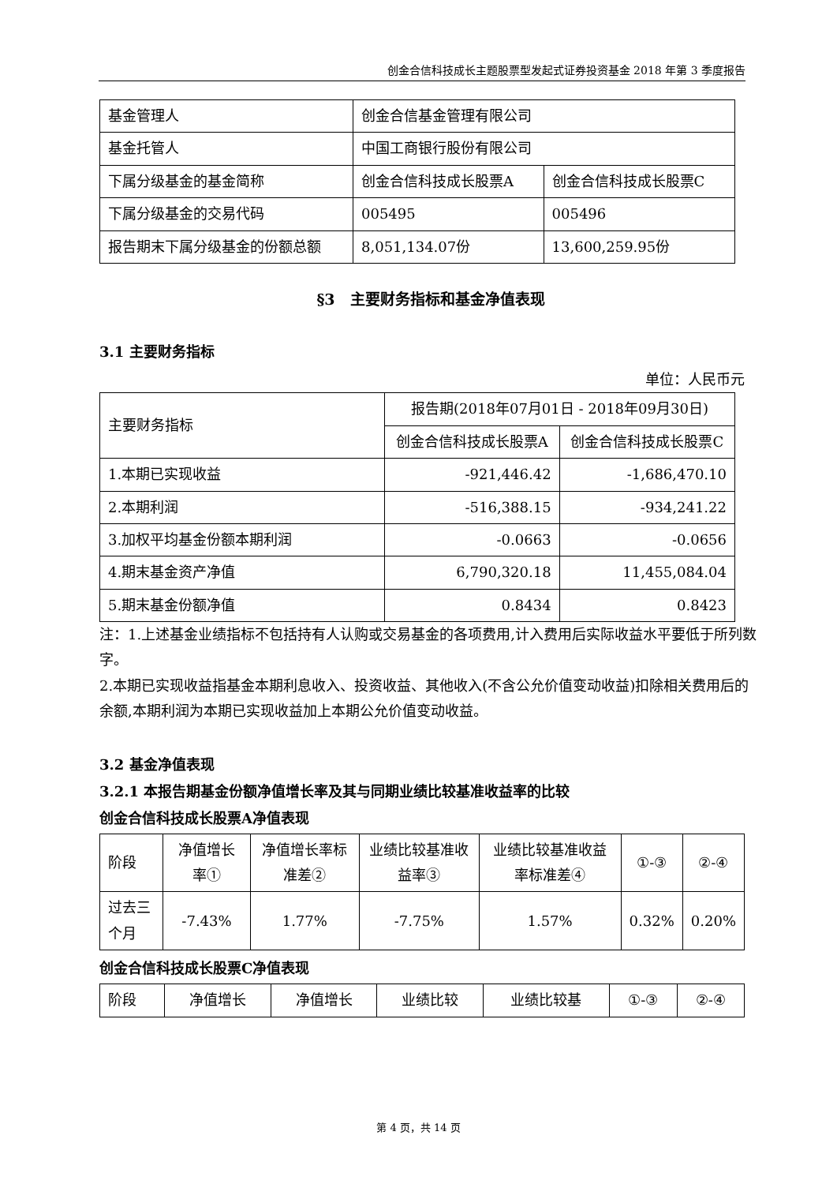创金合信科技成长主题股票型发起式证券投资基金 2018 年第 3 季度报告
| 基金管理人 | 创金合信基金管理有限公司 | |
| 基金托管人 | 中国工商银行股份有限公司 | |
| 下属分级基金的基金简称 | 创金合信科技成长股票A | 创金合信科技成长股票C |
| 下属分级基金的交易代码 | 005495 | 005496 |
| 报告期末下属分级基金的份额总额 | 8,051,134.07份 | 13,600,259.95份 |
§3　主要财务指标和基金净值表现
3.1 主要财务指标
单位：人民币元
| 主要财务指标 | 报告期(2018年07月01日 - 2018年09月30日) | |
| | 创金合信科技成长股票A | 创金合信科技成长股票C |
| 1.本期已实现收益 | -921,446.42 | -1,686,470.10 |
| 2.本期利润 | -516,388.15 | -934,241.22 |
| 3.加权平均基金份额本期利润 | -0.0663 | -0.0656 |
| 4.期末基金资产净值 | 6,790,320.18 | 11,455,084.04 |
| 5.期末基金份额净值 | 0.8434 | 0.8423 |
注：1.上述基金业绩指标不包括持有人认购或交易基金的各项费用,计入费用后实际收益水平要低于所列数字。
2.本期已实现收益指基金本期利息收入、投资收益、其他收入(不含公允价值变动收益)扣除相关费用后的余额,本期利润为本期已实现收益加上本期公允价值变动收益。
3.2 基金净值表现
3.2.1 本报告期基金份额净值增长率及其与同期业绩比较基准收益率的比较
创金合信科技成长股票A净值表现
| 阶段 | 净值增长率① | 净值增长率标准差② | 业绩比较基准收益率③ | 业绩比较基准收益率标准差④ | ①-③ | ②-④ |
| 过去三个月 | -7.43% | 1.77% | -7.75% | 1.57% | 0.32% | 0.20% |
创金合信科技成长股票C净值表现
| 阶段 | 净值增长 | 净值增长 | 业绩比较 | 业绩比较基 | ①-③ | ②-④ |
第 4 页，共 14 页